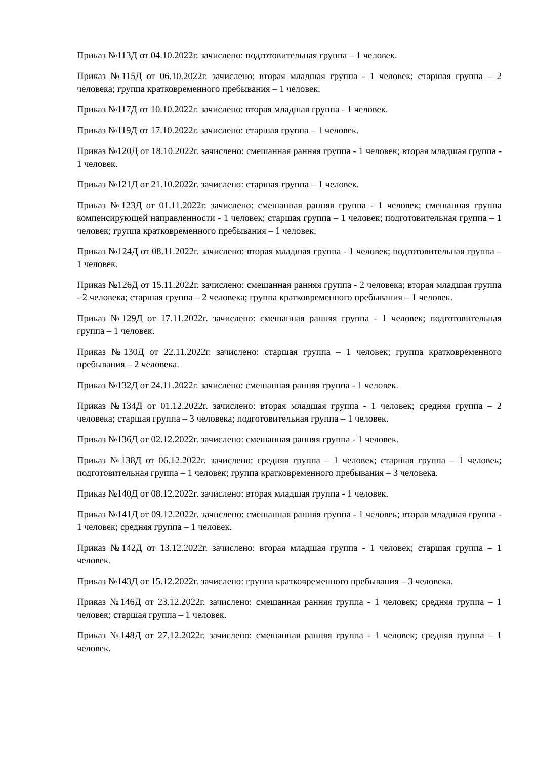Приказ №113Д от 04.10.2022г. зачислено: подготовительная группа – 1 человек.
Приказ №115Д от 06.10.2022г. зачислено: вторая младшая группа - 1 человек; старшая группа – 2 человека; группа кратковременного пребывания – 1 человек.
Приказ №117Д от 10.10.2022г. зачислено: вторая младшая группа - 1 человек.
Приказ №119Д от 17.10.2022г. зачислено: старшая группа – 1 человек.
Приказ №120Д от 18.10.2022г. зачислено: смешанная ранняя группа - 1 человек; вторая младшая группа - 1 человек.
Приказ №121Д от 21.10.2022г. зачислено: старшая группа – 1 человек.
Приказ №123Д от 01.11.2022г. зачислено: смешанная ранняя группа - 1 человек; смешанная группа компенсирующей направленности - 1 человек; старшая группа – 1 человек; подготовительная группа – 1 человек; группа кратковременного пребывания – 1 человек.
Приказ №124Д от 08.11.2022г. зачислено: вторая младшая группа - 1 человек; подготовительная группа – 1 человек.
Приказ №126Д от 15.11.2022г. зачислено: смешанная ранняя группа - 2 человека; вторая младшая группа - 2 человека; старшая группа – 2 человека; группа кратковременного пребывания – 1 человек.
Приказ №129Д от 17.11.2022г. зачислено: смешанная ранняя группа - 1 человек; подготовительная группа – 1 человек.
Приказ №130Д от 22.11.2022г. зачислено: старшая группа – 1 человек; группа кратковременного пребывания – 2 человека.
Приказ №132Д от 24.11.2022г. зачислено: смешанная ранняя группа - 1 человек.
Приказ №134Д от 01.12.2022г. зачислено: вторая младшая группа - 1 человек; средняя группа – 2 человека; старшая группа – 3 человека; подготовительная группа – 1 человек.
Приказ №136Д от 02.12.2022г. зачислено: смешанная ранняя группа - 1 человек.
Приказ №138Д от 06.12.2022г. зачислено: средняя группа – 1 человек; старшая группа – 1 человек; подготовительная группа – 1 человек; группа кратковременного пребывания – 3 человека.
Приказ №140Д от 08.12.2022г. зачислено: вторая младшая группа - 1 человек.
Приказ №141Д от 09.12.2022г. зачислено: смешанная ранняя группа - 1 человек; вторая младшая группа - 1 человек; средняя группа – 1 человек.
Приказ №142Д от 13.12.2022г. зачислено: вторая младшая группа - 1 человек; старшая группа – 1 человек.
Приказ №143Д от 15.12.2022г. зачислено: группа кратковременного пребывания – 3 человека.
Приказ №146Д от 23.12.2022г. зачислено: смешанная ранняя группа - 1 человек; средняя группа – 1 человек; старшая группа – 1 человек.
Приказ №148Д от 27.12.2022г. зачислено: смешанная ранняя группа - 1 человек; средняя группа – 1 человек.